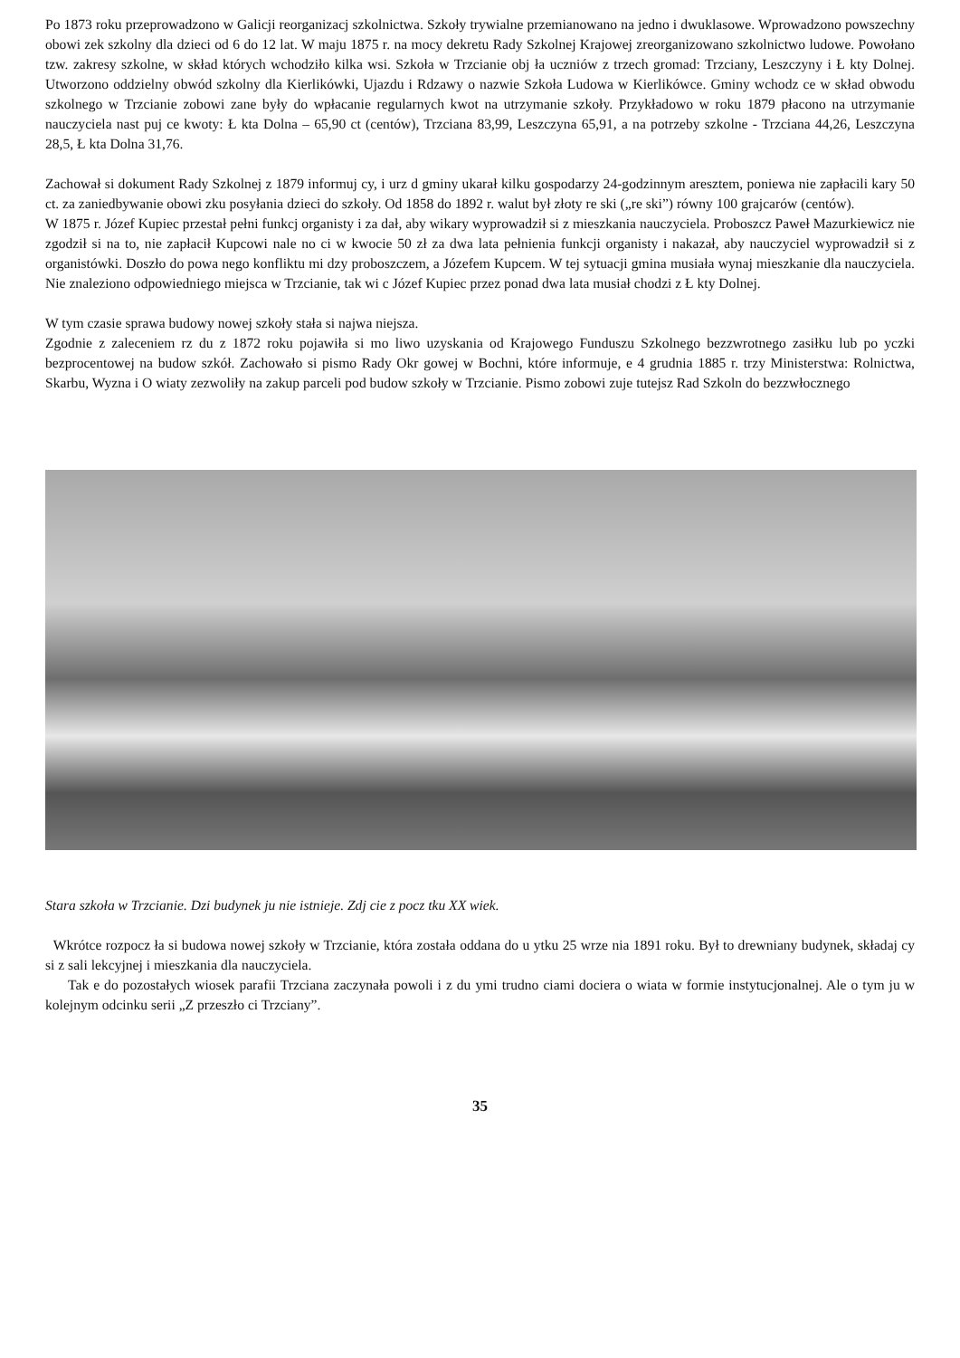Po 1873 roku przeprowadzono w Galicji reorganizacj szkolnictwa. Szkoły trywialne przemianowano na jedno i dwuklasowe. Wprowadzono powszechny obowi zek szkolny dla dzieci od 6 do 12 lat. W maju 1875 r. na mocy dekretu Rady Szkolnej Krajowej zreorganizowano szkolnictwo ludowe. Powołano tzw. zakresy szkolne, w skład których wchodziło kilka wsi. Szkoła w Trzcianie obj ła uczniów z trzech gromad: Trzciany, Leszczyny i Ł kty Dolnej. Utworzono oddzielny obwód szkolny dla Kierlikówki, Ujazdu i Rdzawy o nazwie Szkoła Ludowa w Kierlikówce. Gminy wchodz ce w skład obwodu szkolnego w Trzcianie zobowi zane były do wpłacanie regularnych kwot na utrzymanie szkoły. Przykładowo w roku 1879 płacono na utrzymanie nauczyciela nast puj ce kwoty: Ł kta Dolna – 65,90 ct (centów), Trzciana 83,99, Leszczyna 65,91, a na potrzeby szkolne - Trzciana 44,26, Leszczyna 28,5, Ł kta Dolna 31,76.
Zachował si dokument Rady Szkolnej z 1879 informuj cy, i urz d gminy ukarał kilku gospodarzy 24-godzinnym aresztem, poniewa nie zapłacili kary 50 ct. za zaniedbywanie obowi zku posyłania dzieci do szkoły. Od 1858 do 1892 r. walut był złoty re ski („re ski”) równy 100 grajcarów (centów).
W 1875 r. Józef Kupiec przestał pełni funkcj organisty i za dał, aby wikary wyprowadził si z mieszkania nauczyciela. Proboszcz Paweł Mazurkiewicz nie zgodził si na to, nie zapłacił Kupcowi nale no ci w kwocie 50 zł za dwa lata pełnienia funkcji organisty i nakazał, aby nauczyciel wyprowadził si z organistówki. Doszło do powa nego konfliktu mi dzy proboszczem, a Józefem Kupcem. W tej sytuacji gmina musiała wynaj mieszkanie dla nauczyciela. Nie znaleziono odpowiedniego miejsca w Trzcianie, tak wi c Józef Kupiec przez ponad dwa lata musiał chodzi z Ł kty Dolnej.
W tym czasie sprawa budowy nowej szkoły stała si najwa niejsza.
Zgodnie z zaleceniem rz du z 1872 roku pojawiła si mo liwo uzyskania od Krajowego Funduszu Szkolnego bezzwrotnego zasiłku lub po yczki bezprocentowej na budow szkół. Zachowało si pismo Rady Okr gowej w Bochni, które informuje, e 4 grudnia 1885 r. trzy Ministerstwa: Rolnictwa, Skarbu, Wyzna i O wiaty zezwoliły na zakup parceli pod budow szkoły w Trzcianie. Pismo zobowi zuje tutejsz Rad Szkoln do bezzwłocznego
Stara szkoła w Trzcianie. Dzi budynek ju nie istnieje. Zdj cie z pocz tku XX wiek.
Wkrótce rozpocz ła si budowa nowej szkoły w Trzcianie, która została oddana do u ytku 25 wrze nia 1891 roku. Był to drewniany budynek, składaj cy si z sali lekcyjnej i mieszkania dla nauczyciela.
Tak e do pozostałych wiosek parafii Trzciana zaczynała powoli i z du ymi trudno ciami dociera o wiata w formie instytucjonalnej. Ale o tym ju w kolejnym odcinku serii „Z przeszło ci Trzciany”.
35